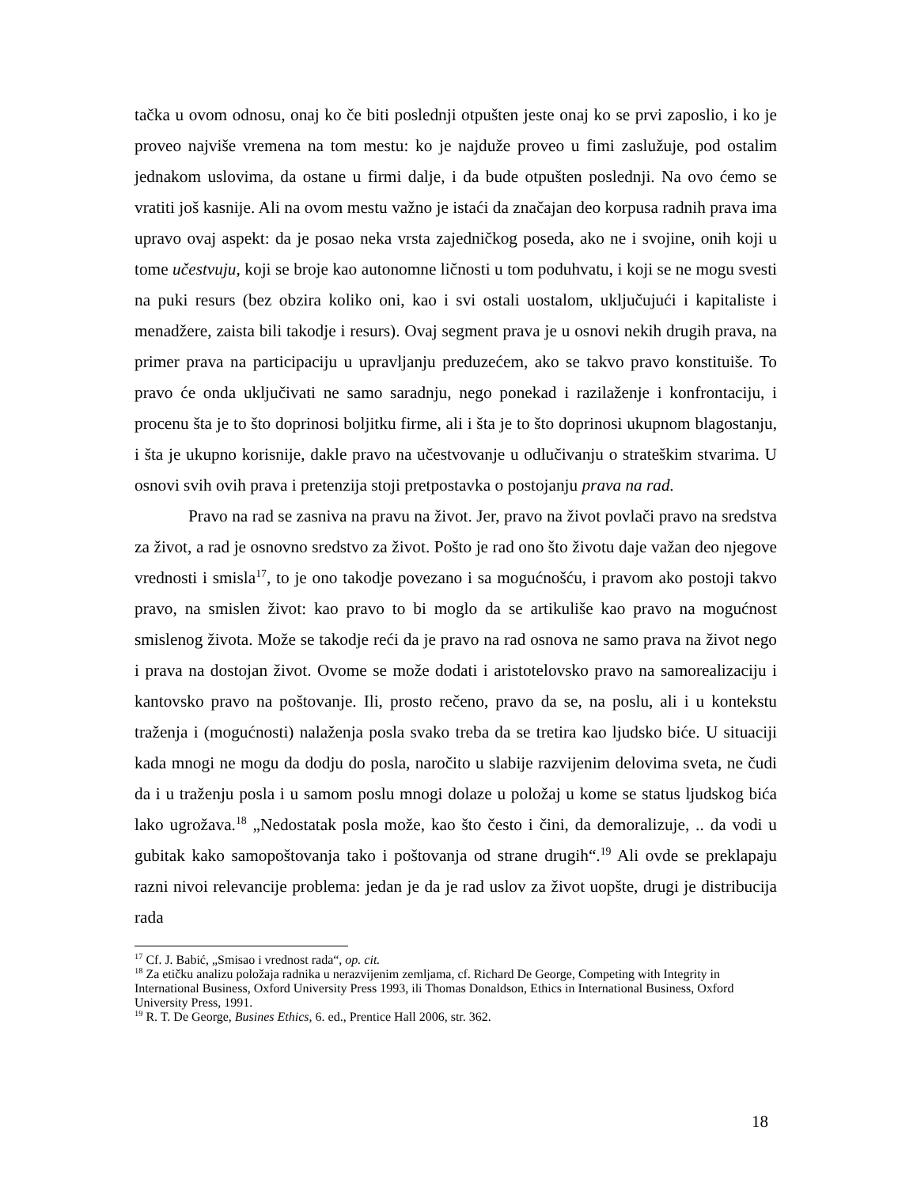tačka u ovom odnosu, onaj ko če biti poslednji otpušten jeste onaj ko se prvi zaposlio, i ko je proveo najviše vremena na tom mestu: ko je najduže proveo u fimi zaslužuje, pod ostalim jednakom uslovima, da ostane u firmi dalje, i da bude otpušten poslednji. Na ovo ćemo se vratiti još kasnije. Ali na ovom mestu važno je istaći da značajan deo korpusa radnih prava ima upravo ovaj aspekt: da je posao neka vrsta zajedničkog poseda, ako ne i svojine, onih koji u tome učestvuju, koji se broje kao autonomne ličnosti u tom poduhvatu, i koji se ne mogu svesti na puki resurs (bez obzira koliko oni, kao i svi ostali uostalom, uključujući i kapitaliste i menadžere, zaista bili takodje i resurs). Ovaj segment prava je u osnovi nekih drugih prava, na primer prava na participaciju u upravljanju preduzećem, ako se takvo pravo konstituiše. To pravo će onda uključivati ne samo saradnju, nego ponekad i razilaženje i konfrontaciju, i procenu šta je to što doprinosi boljitku firme, ali i šta je to što doprinosi ukupnom blagostanju, i šta je ukupno korisnije, dakle pravo na učestvovanje u odlučivanju o strateškim stvarima. U osnovi svih ovih prava i pretenzija stoji pretpostavka o postojanju prava na rad.
Pravo na rad se zasniva na pravu na život. Jer, pravo na život povlači pravo na sredstva za život, a rad je osnovno sredstvo za život. Pošto je rad ono što životu daje važan deo njegove vrednosti i smisla<sup>17</sup>, to je ono takodje povezano i sa mogućnošću, i pravom ako postoji takvo pravo, na smislen život: kao pravo to bi moglo da se artikuliše kao pravo na mogućnost smislenog života. Može se takodje reći da je pravo na rad osnova ne samo prava na život nego i prava na dostojan život. Ovome se može dodati i aristotelovsko pravo na samorealizaciju i kantovsko pravo na poštovanje. Ili, prosto rečeno, pravo da se, na poslu, ali i u kontekstu traženja i (mogućnosti) nalaženja posla svako treba da se tretira kao ljudsko biće. U situaciji kada mnogi ne mogu da dodju do posla, naročito u slabije razvijenim delovima sveta, ne čudi da i u traženju posla i u samom poslu mnogi dolaze u položaj u kome se status ljudskog bića lako ugrožava.<sup>18</sup> „Nedostatak posla može, kao što često i čini, da demoralizuje, .. da vodi u gubitak kako samopoštovanja tako i poštovanja od strane drugih“.<sup>19</sup> Ali ovde se preklapaju razni nivoi relevancije problema: jedan je da je rad uslov za život uopšte, drugi je distribucija rada
<sup>17</sup> Cf. J. Babić, „Smisao i vrednost rada“, op. cit.
<sup>18</sup> Za etičku analizu položaja radnika u nerazvijenim zemljama, cf. Richard De George, Competing with Integrity in International Business, Oxford University Press 1993, ili Thomas Donaldson, Ethics in International Business, Oxford University Press, 1991.
<sup>19</sup> R. T. De George, Busines Ethics, 6. ed., Prentice Hall 2006, str. 362.
18